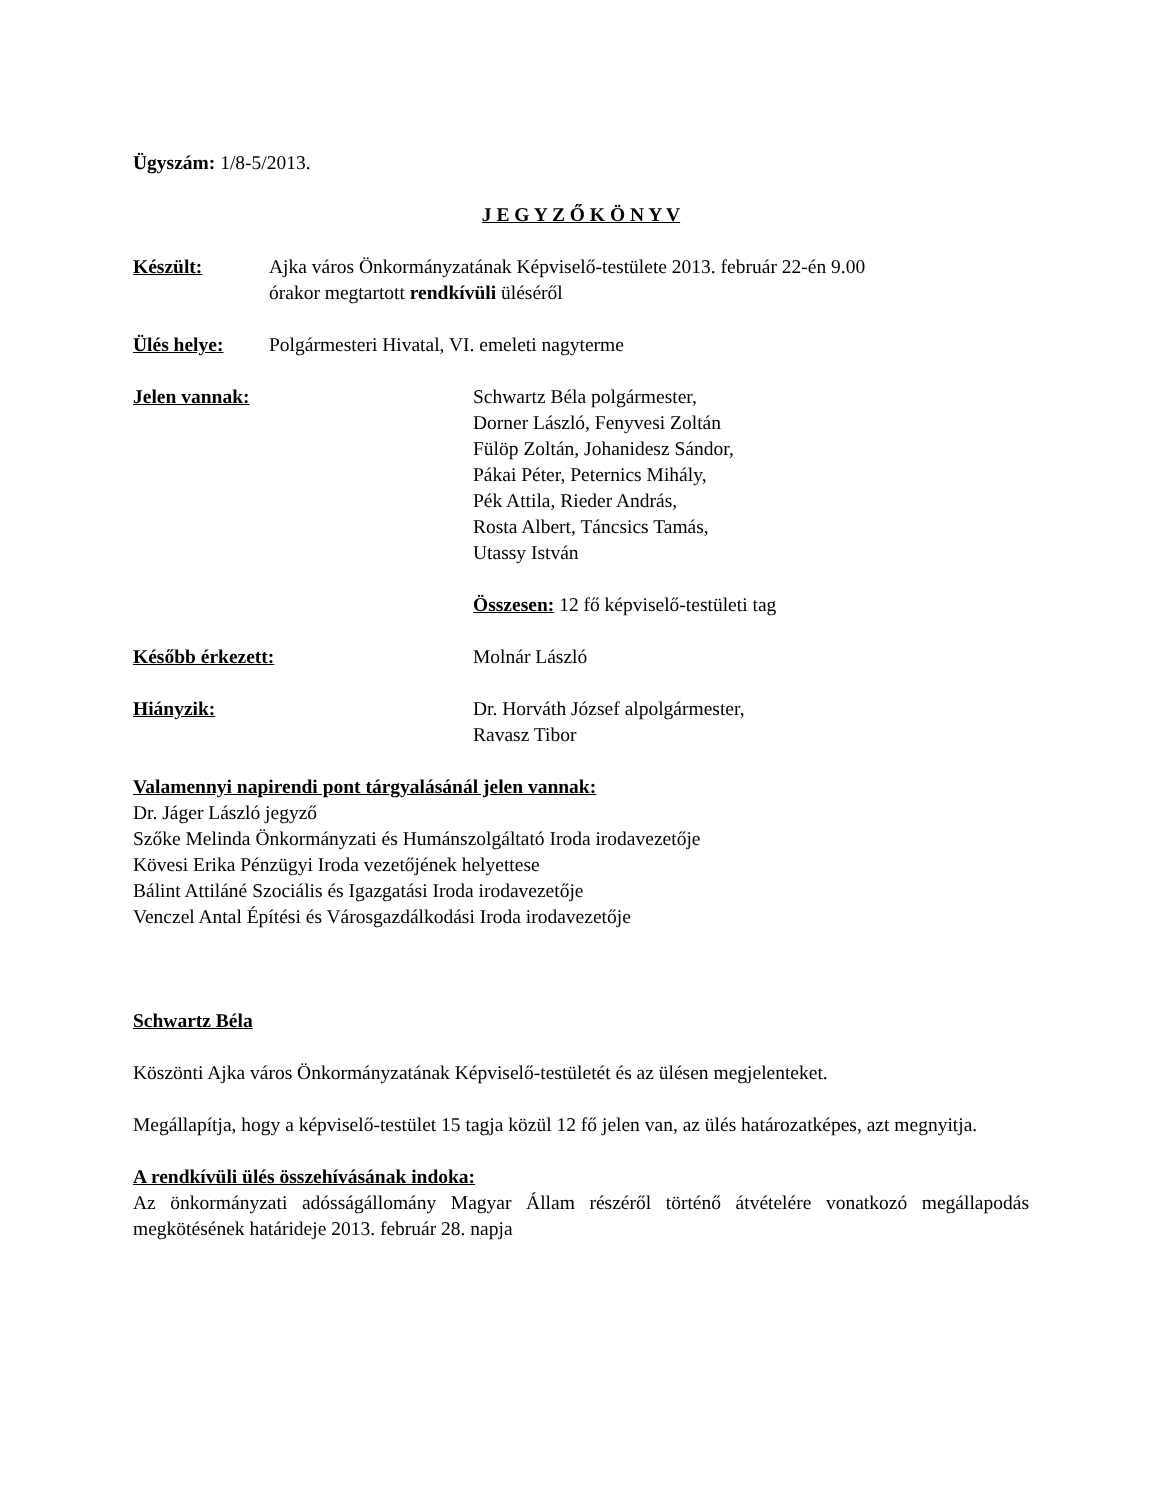Ügyszám: 1/8-5/2013.
J E G Y Z Ő K Ö N Y V
Készült: Ajka város Önkormányzatának Képviselő-testülete 2013. február 22-én 9.00
órakor megtartott rendkívüli üléséről
Ülés helye: Polgármesteri Hivatal, VI. emeleti nagyterme
Jelen vannak: Schwartz Béla polgármester,
Dorner László, Fenyvesi Zoltán
Fülöp Zoltán, Johanidesz Sándor,
Pákai Péter, Peternics Mihály,
Pék Attila, Rieder András,
Rosta Albert, Táncsics Tamás,
Utassy István
Összesen: 12 fő képviselő-testületi tag
Később érkezett: Molnár László
Hiányzik: Dr. Horváth József alpolgármester,
Ravasz Tibor
Valamennyi napirendi pont tárgyalásánál jelen vannak:
Dr. Jáger László jegyző
Szőke Melinda Önkormányzati és Humánszolgáltató Iroda irodavezetője
Kövesi Erika Pénzügyi Iroda vezetőjének helyettese
Bálint Attiláné Szociális és Igazgatási Iroda irodavezetője
Venczel Antal Építési és Városgazdálkodási Iroda irodavezetője
Schwartz Béla
Köszönti Ajka város Önkormányzatának Képviselő-testületét és az ülésen megjelenteket.
Megállapítja, hogy a képviselő-testület 15 tagja közül 12 fő jelen van, az ülés határozatképes, azt megnyitja.
A rendkívüli ülés összehívásának indoka:
Az önkormányzati adósságállomány Magyar Állam részéről történő átvételére vonatkozó megállapodás megkötésének határideje 2013. február 28. napja